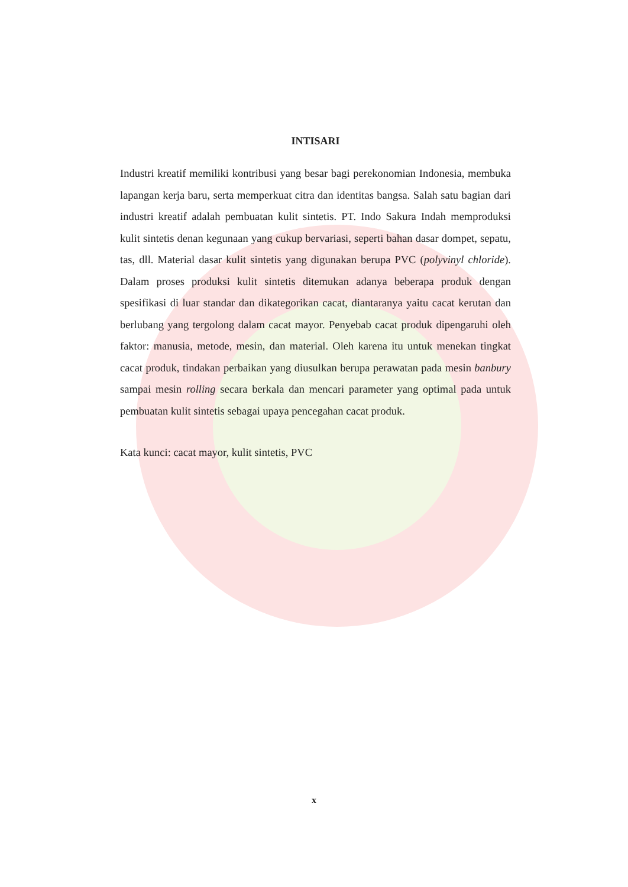INTISARI
Industri kreatif memiliki kontribusi yang besar bagi perekonomian Indonesia, membuka lapangan kerja baru, serta memperkuat citra dan identitas bangsa. Salah satu bagian dari industri kreatif adalah pembuatan kulit sintetis. PT. Indo Sakura Indah memproduksi kulit sintetis denan kegunaan yang cukup bervariasi, seperti bahan dasar dompet, sepatu, tas, dll. Material dasar kulit sintetis yang digunakan berupa PVC (polyvinyl chloride). Dalam proses produksi kulit sintetis ditemukan adanya beberapa produk dengan spesifikasi di luar standar dan dikategorikan cacat, diantaranya yaitu cacat kerutan dan berlubang yang tergolong dalam cacat mayor. Penyebab cacat produk dipengaruhi oleh faktor: manusia, metode, mesin, dan material. Oleh karena itu untuk menekan tingkat cacat produk, tindakan perbaikan yang diusulkan berupa perawatan pada mesin banbury sampai mesin rolling secara berkala dan mencari parameter yang optimal pada untuk pembuatan kulit sintetis sebagai upaya pencegahan cacat produk.
Kata kunci: cacat mayor, kulit sintetis, PVC
x